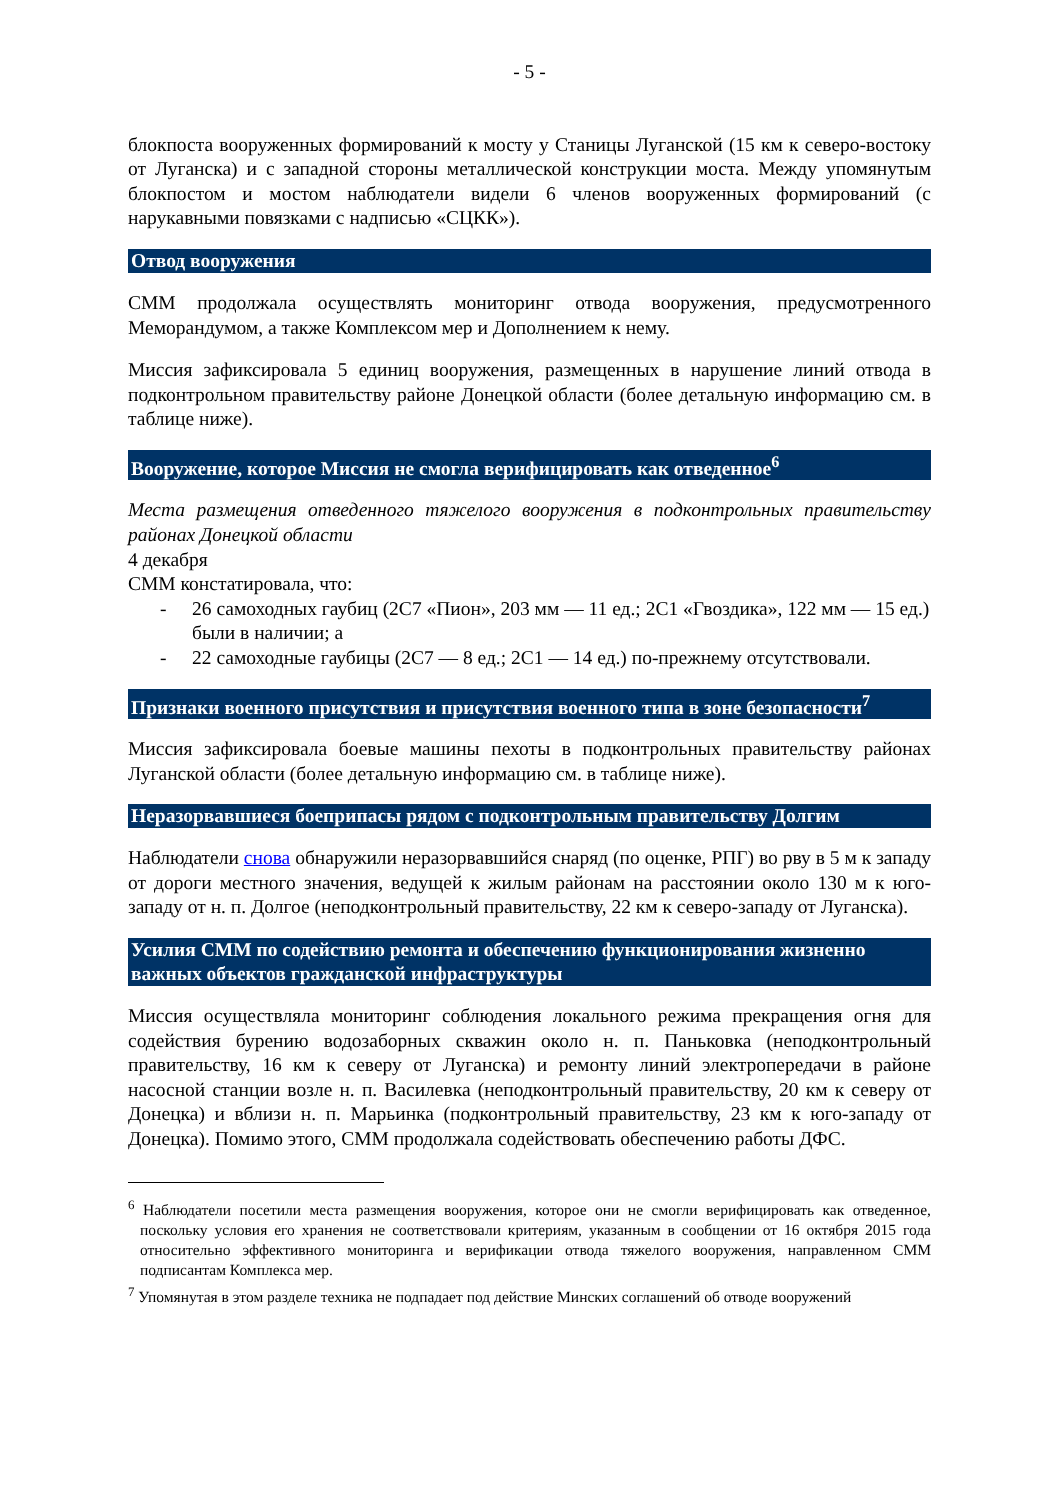- 5 -
блокпоста вооруженных формирований к мосту у Станицы Луганской (15 км к северо-востоку от Луганска) и с западной стороны металлической конструкции моста. Между упомянутым блокпостом и мостом наблюдатели видели 6 членов вооруженных формирований (с нарукавными повязками с надписью «СЦКК»).
Отвод вооружения
СММ продолжала осуществлять мониторинг отвода вооружения, предусмотренного Меморандумом, а также Комплексом мер и Дополнением к нему.
Миссия зафиксировала 5 единиц вооружения, размещенных в нарушение линий отвода в подконтрольном правительству районе Донецкой области (более детальную информацию см. в таблице ниже).
Вооружение, которое Миссия не смогла верифицировать как отведенное<sup>6</sup>
Места размещения отведенного тяжелого вооружения в подконтрольных правительству районах Донецкой области
4 декабря
СММ констатировала, что:
- 26 самоходных гаубиц (2С7 «Пион», 203 мм — 11 ед.; 2С1 «Гвоздика», 122 мм — 15 ед.) были в наличии; а
- 22 самоходные гаубицы (2С7 — 8 ед.; 2С1 — 14 ед.) по-прежнему отсутствовали.
Признаки военного присутствия и присутствия военного типа в зоне безопасности<sup>7</sup>
Миссия зафиксировала боевые машины пехоты в подконтрольных правительству районах Луганской области (более детальную информацию см. в таблице ниже).
Неразорвавшиеся боеприпасы рядом с подконтрольным правительству Долгим
Наблюдатели снова обнаружили неразорвавшийся снаряд (по оценке, РПГ) во рву в 5 м к западу от дороги местного значения, ведущей к жилым районам на расстоянии около 130 м к юго-западу от н. п. Долгое (неподконтрольный правительству, 22 км к северо-западу от Луганска).
Усилия СММ по содействию ремонта и обеспечению функционирования жизненно важных объектов гражданской инфраструктуры
Миссия осуществляла мониторинг соблюдения локального режима прекращения огня для содействия бурению водозаборных скважин около н. п. Паньковка (неподконтрольный правительству, 16 км к северу от Луганска) и ремонту линий электропередачи в районе насосной станции возле н. п. Василевка (неподконтрольный правительству, 20 км к северу от Донецка) и вблизи н. п. Марьинка (подконтрольный правительству, 23 км к юго-западу от Донецка). Помимо этого, СММ продолжала содействовать обеспечению работы ДФС.
<sup>6</sup> Наблюдатели посетили места размещения вооружения, которое они не смогли верифицировать как отведенное, поскольку условия его хранения не соответствовали критериям, указанным в сообщении от 16 октября 2015 года относительно эффективного мониторинга и верификации отвода тяжелого вооружения, направленном СММ подписантам Комплекса мер.
<sup>7</sup> Упомянутая в этом разделе техника не подпадает под действие Минских соглашений об отводе вооружений